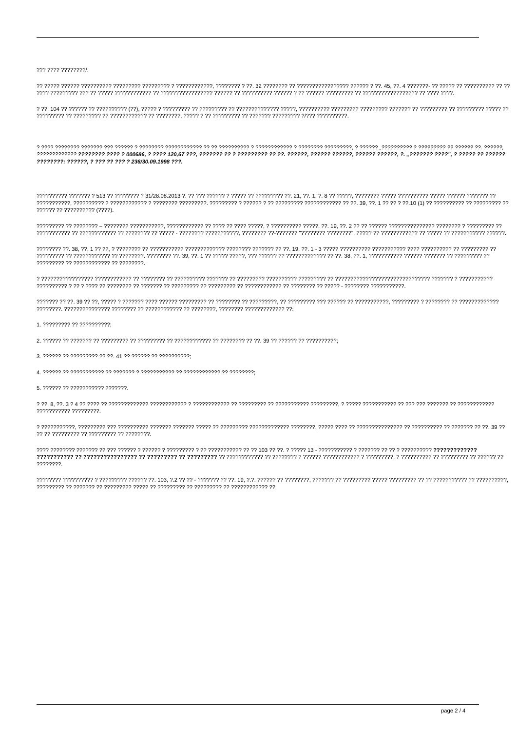??? ???? ????????/.
?? ????? ?????? ?????????? ????????? ????????? ? ????????????, ???????? ? ??. 32 ???????? ?? ????????????????? ?????? ? ??. 45, ??. 4 ???????- ?? ????? ?? ?????????? ?? ?? ???? ????????? ??? ?? ????? ???????????? ?? ????????????????? ?????? ?? ?????????? ?????? ? ?? ?????? ????????? ?? ?????????????????? ?? ???? ????.
? ??. 104 ?? ?????? ?? ?????????? (??), ????? ? ????????? ?? ????????? ?? ?????????????? ?????, ?????????? ????????? ????????? ??????? ?? ????????? ?? ????????? ????? ?? ????????? ?? ????????? ?? ???????????? ?? ????????, ????? ? ?? ????????? ?? ??????? ????????? ?/??? ??????????.
? ???? ???????? ??????? ??? ?????? ? ???????? ???????????? ?? ?? ?????????? ? ???????????? ? ???????? ?????????, ? ?????? „?????????? ? ????????? ?? ?????? ??. ??????, ????????????? ???????? ???? ? 000686, ? ???? 120,67 ???, ??????? ?? ? ????????? ?? ??. ??????, ?????? ??????, ?????? ??????, ?. „??????? ????”, ? ????? ?? ?????? ????????: ??????, ? ??? ?? ??? ? 236/30.09.1998 ???.
?????????? ??????? ? 513 ?? ???????? ? 31/28.08.2013 ?. ?? ??? ?????? ? ????? ?? ????????? ??. 21, ??. 1, ?. 8 ?? ?????, ???????? ????? ?????????? ????? ?????? ??????? ?? ???????????, ?????????? ? ???????????? ? ???????? ?????????. ????????? ? ?????? ? ?? ????????? ???????????? ?? ??. 39, ??. 1 ?? ?? ? ??.10 (1) ?? ?????????? ?? ????????? ?? ?????? ?? ?????????? (????).
????????? ?? ???????? – ???????? ???????????, ???????????? ?? ???? ?? ???? ?????, ? ?????????? ?????. ??. 19, ??. 2 ?? ?? ?????? ??????????????? ???????? ? ????????? ?? ??????????? ?? ???????????? ?? ???????? ?? ????? - ???????? ???????????, ???????? ??-??????? "???????? ????????", ????? ?? ???????????? ?? ????? ?? ??????????? ??????.
???????? ??. 38, ??. 1 ?? ??, ? ???????? ?? ??????????? ????????????? ???????? ??????? ?? ??. 19, ??. 1 - 3 ????? ?????????? ??????????? ???? ?????????? ?? ????????? ?? ????????? ?? ???????????? ?? ????????. ???????? ??. 39, ??. 1 ?? ????? ?????, ??? ?????? ?? ????????????? ?? ??. 38, ??. 1, ??????????? ?????? ??????? ?? ????????? ?? ????????? ?? ???????????? ?? ????????.
? ????????????????? ???????????? ?? ???????? ?? ?????????? ??????? ?? ????????? ?????????? ????????? ?? ??????????????????????????????? ??????? ? ??????????? ?????????? ? ?? ? ???? ?? ???????? ?? ??????? ?? ????????? ?? ????????? ?? ???????????? ?? ???????? ?? ????? - ???????? ???????????.
??????? ?? ??. 39 ?? ??, ????? ? ??????? ???? ?????? ????????? ?? ???????? ?? ?????????, ?? ????????? ??? ?????? ?? ???????????, ????????? ? ???????? ?? ????????????? ????????. ??????????????? ???????? ?? ???????????? ?? ????????, ???????? ????????????? ??:
1. ????????? ?? ??????????;
2. ?????? ?? ??????? ?? ????????? ?? ????????? ?? ???????????? ?? ???????? ?? ??. 39 ?? ?????? ?? ??????????;
3. ?????? ?? ????????? ?? ??. 41 ?? ?????? ?? ??????????;
4. ?????? ?? ??????????? ?? ??????? ? ??????????? ?? ???????????? ?? ????????;
5. ?????? ?? ??????????? ???????.
? ??. 8, ??. 3 ? 4 ?? ???? ?? ????????????? ???????????? ? ???????????? ?? ????????? ?? ??????????? ?????????, ? ????? ??????????? ?? ??? ??? ??????? ?? ???????????? ??????????? ?????????.
? ???????????, ????????? ??? ?????????? ??????? ??????? ????? ?? ????????? ????????????? ????????, ????? ???? ?? ??????????????? ?? ?????????? ?? ??????? ?? ??. 39 ?? ?? ?? ????????? ?? ????????? ?? ????????.
???? ???????? ??????? ?? ??? ?????? ? ?????? ? ????????? ? ?? ??????????? ?? ?? 103 ?? ??. ? ????? 13 - ??????????? ? ??????? ?? ?? ? ?????????? ????????????? ??????????? ?? ???????????????? ?? ????????? ?? ????????? ?? ???????????? ?? ???????? ? ?????? ???????????? ? ?????????, ? ?????????? ?? ????????? ?? ?????? ?? ????????.
???????? ?????????? ? ????????? ?????? ??. 103, ?.2 ?? ?? - ??????? ?? ??. 19, ?.?. ?????? ?? ????????, ??????? ?? ????????? ????? ????????? ?? ?? ??????????? ?? ??????????, ????????? ?? ??????? ?? ????????? ????? ?? ????????? ?? ????????? ?? ???????????? ??
page 2 / 4